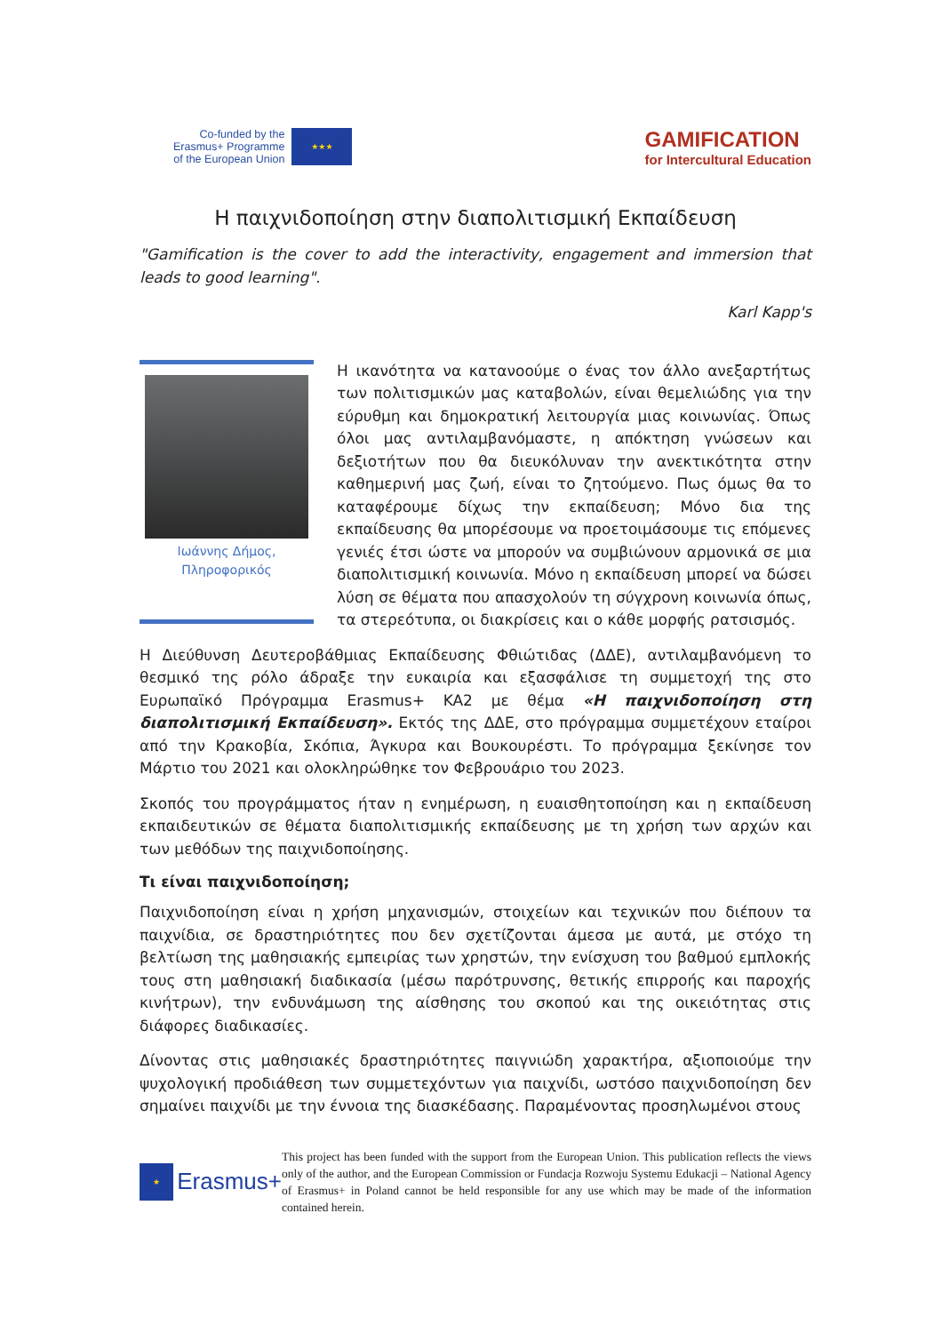Co-funded by the
Erasmus+ Programme
of the European Union
★★★
GAMIFICATION
for Intercultural Education
Η παιχνιδοποίηση στην διαπολιτισμική Εκπαίδευση
"Gamification is the cover to add the interactivity, engagement and immersion that leads to good learning".
Karl Kapp's
Ιωάννης Δήμος,
Πληροφορικός
Η ικανότητα να κατανοούμε ο ένας τον άλλο ανεξαρτήτως των πολιτισμικών μας καταβολών, είναι θεμελιώδης για την εύρυθμη και δημοκρατική λειτουργία μιας κοινωνίας. Όπως όλοι μας αντιλαμβανόμαστε, η απόκτηση γνώσεων και δεξιοτήτων που θα διευκόλυναν την ανεκτικότητα στην καθημερινή μας ζωή, είναι το ζητούμενο. Πως όμως θα το καταφέρουμε δίχως την εκπαίδευση; Μόνο δια της εκπαίδευσης θα μπορέσουμε να προετοιμάσουμε τις επόμενες γενιές έτσι ώστε να μπορούν να συμβιώνουν αρμονικά σε μια διαπολιτισμική κοινωνία. Μόνο η εκπαίδευση μπορεί να δώσει λύση σε θέματα που απασχολούν τη σύγχρονη κοινωνία όπως, τα στερεότυπα, οι διακρίσεις και ο κάθε μορφής ρατσισμός.
Η Διεύθυνση Δευτεροβάθμιας Εκπαίδευσης Φθιώτιδας (ΔΔΕ), αντιλαμβανόμενη το θεσμικό της ρόλο άδραξε την ευκαιρία και εξασφάλισε τη συμμετοχή της στο Ευρωπαϊκό Πρόγραμμα Erasmus+ KA2 με θέμα «Η παιχνιδοποίηση στη διαπολιτισμική Εκπαίδευση». Εκτός της ΔΔΕ, στο πρόγραμμα συμμετέχουν εταίροι από την Κρακοβία, Σκόπια, Άγκυρα και Βουκουρέστι. Το πρόγραμμα ξεκίνησε τον Μάρτιο του 2021 και ολοκληρώθηκε τον Φεβρουάριο του 2023.
Σκοπός του προγράμματος ήταν η ενημέρωση, η ευαισθητοποίηση και η εκπαίδευση εκπαιδευτικών σε θέματα διαπολιτισμικής εκπαίδευσης με τη χρήση των αρχών και των μεθόδων της παιχνιδοποίησης.
Τι είναι παιχνιδοποίηση;
Παιχνιδοποίηση είναι η χρήση μηχανισμών, στοιχείων και τεχνικών που διέπουν τα παιχνίδια, σε δραστηριότητες που δεν σχετίζονται άμεσα με αυτά, με στόχο τη βελτίωση της μαθησιακής εμπειρίας των χρηστών, την ενίσχυση του βαθμού εμπλοκής τους στη μαθησιακή διαδικασία (μέσω παρότρυνσης, θετικής επιρροής και παροχής κινήτρων), την ενδυνάμωση της αίσθησης του σκοπού και της οικειότητας στις διάφορες διαδικασίες.
Δίνοντας στις μαθησιακές δραστηριότητες παιγνιώδη χαρακτήρα, αξιοποιούμε την ψυχολογική προδιάθεση των συμμετεχόντων για παιχνίδι, ωστόσο παιχνιδοποίηση δεν σημαίνει παιχνίδι με την έννοια της διασκέδασης. Παραμένοντας προσηλωμένοι στους
★ Erasmus+
This project has been funded with the support from the European Union. This publication reflects the views only of the author, and the European Commission or Fundacja Rozwoju Systemu Edukacji – National Agency of Erasmus+ in Poland cannot be held responsible for any use which may be made of the information contained herein.